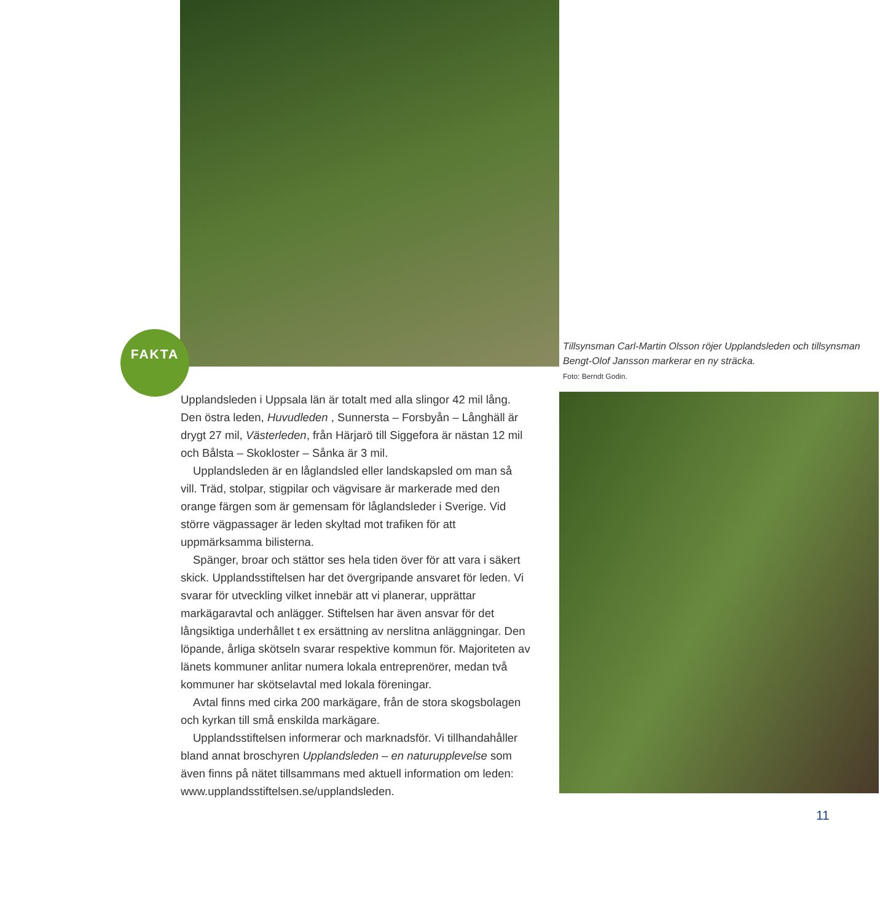FAKTA
Tillsynsman Carl-Martin Olsson röjer Upplandsleden och tillsynsman Bengt-Olof Jansson markerar en ny sträcka.
Foto: Berndt Godin.
Upplandsleden i Uppsala län är totalt med alla slingor 42 mil lång. Den östra leden, Huvudleden , Sunnersta – Forsbyån – Långhäll är drygt 27 mil, Västerleden, från Härjarö till Siggefora är nästan 12 mil och Bålsta – Skokloster – Sånka är 3 mil.
Upplandsleden är en låglandsled eller landskapsled om man så vill. Träd, stolpar, stigpilar och vägvisare är markerade med den orange färgen som är gemensam för låglandsleder i Sverige. Vid större vägpassager är leden skyltad mot trafiken för att uppmärksamma bilisterna.
Spänger, broar och stättor ses hela tiden över för att vara i säkert skick. Upplandsstiftelsen har det övergripande ansvaret för leden. Vi svarar för utveckling vilket innebär att vi planerar, upprättar markägaravtal och anlägger. Stiftelsen har även ansvar för det långsiktiga underhållet t ex ersättning av nerslitna anläggningar. Den löpande, årliga skötseln svarar respektive kommun för. Majoriteten av länets kommuner anlitar numera lokala entreprenörer, medan två kommuner har skötselavtal med lokala föreningar.
Avtal finns med cirka 200 markägare, från de stora skogsbolagen och kyrkan till små enskilda markägare.
Upplandsstiftelsen informerar och marknadsför. Vi tillhandahåller bland annat broschyren Upplandsleden – en naturupplevelse som även finns på nätet tillsammans med aktuell information om leden: www.upplandsstiftelsen.se/upplandsleden.
11